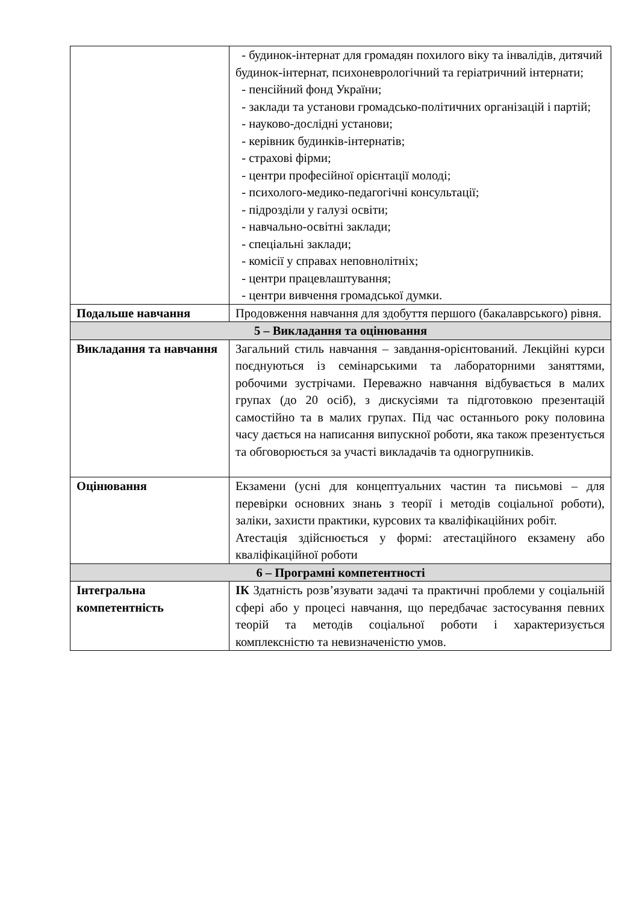| | - будинок-інтернат для громадян похилого віку та інвалідів, дитячий будинок-інтернат, психоневрологічний та геріатричний інтернати; - пенсійний фонд України; - заклади та установи громадсько-політичних організацій і партій; - науково-дослідні установи; - керівник будинків-інтернатів; - страхові фірми; - центри професійної орієнтації молоді; - психолого-медико-педагогічні консультації; - підрозділи у галузі освіти; - навчально-освітні заклади; - спеціальні заклади; - комісії у справах неповнолітніх; - центри працевлаштування; - центри вивчення громадської думки. |
| Подальше навчання | Продовження навчання для здобуття першого (бакалаврського) рівня. |
| 5 – Викладання та оцінювання | |
| Викладання та навчання | Загальний стиль навчання – завдання-орієнтований. Лекційні курси поєднуються із семінарськими та лабораторними заняттями, робочими зустрічами. Переважно навчання відбувається в малих групах (до 20 осіб), з дискусіями та підготовкою презентацій самостійно та в малих групах. Під час останнього року половина часу дається на написання випускної роботи, яка також презентується та обговорюється за участі викладачів та одногрупників. |
| Оцінювання | Екзамени (усні для концептуальних частин та письмові – для перевірки основних знань з теорії і методів соціальної роботи), заліки, захисти практики, курсових та кваліфікаційних робіт. Атестація здійснюється у формі: атестаційного екзамену або кваліфікаційної роботи |
| 6 – Програмні компетентності | |
| Інтегральна компетентність | ІК Здатність розв’язувати задачі та практичні проблеми у соціальній сфері або у процесі навчання, що передбачає застосування певних теорій та методів соціальної роботи і характеризується комплексністю та невизначеністю умов. |